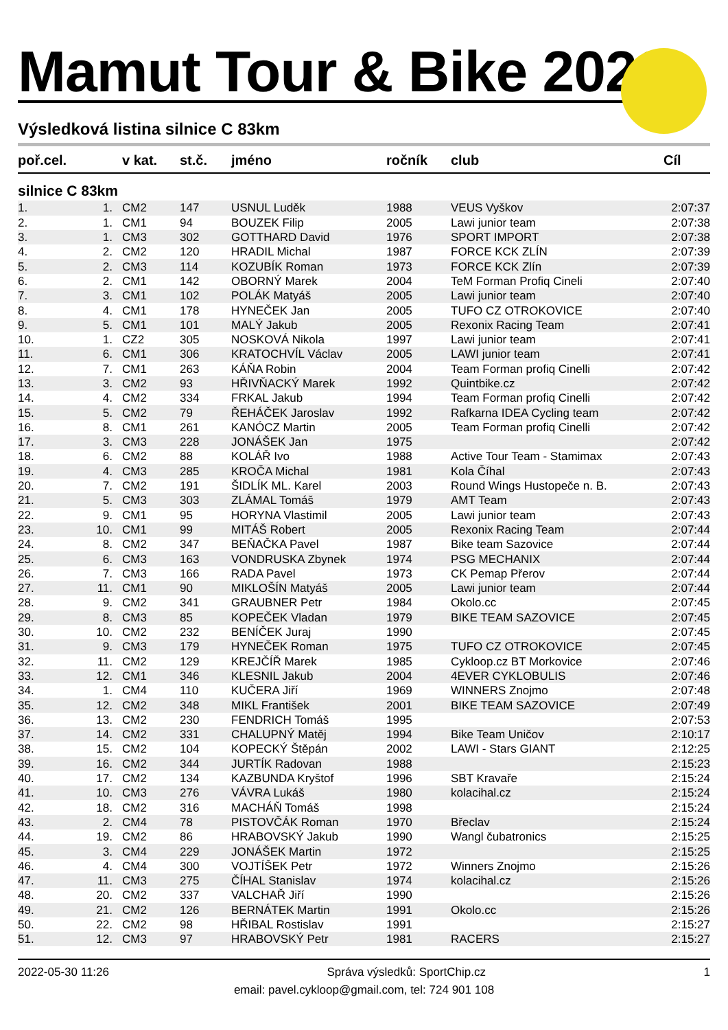Mamut Tour & Bike 2022
Výsledková listina silnice C 83km
| poř.cel. | | v kat. | st.č. | jméno | ročník | club | Cíl |
| --- | --- | --- | --- | --- | --- | --- | --- |
| silnice C 83km | | | | | | | |
| 1. | 1. | CM2 | 147 | USNUL Luděk | 1988 | VEUS Vyškov | 2:07:37 |
| 2. | 1. | CM1 | 94 | BOUZEK Filip | 2005 | Lawi junior team | 2:07:38 |
| 3. | 1. | CM3 | 302 | GOTTHARD David | 1976 | SPORT IMPORT | 2:07:38 |
| 4. | 2. | CM2 | 120 | HRADIL Michal | 1987 | FORCE KCK ZLÍN | 2:07:39 |
| 5. | 2. | CM3 | 114 | KOZUBÍK Roman | 1973 | FORCE KCK Zlín | 2:07:39 |
| 6. | 2. | CM1 | 142 | OBORNÝ Marek | 2004 | TeM Forman Profiq Cineli | 2:07:40 |
| 7. | 3. | CM1 | 102 | POLÁK Matyáš | 2005 | Lawi junior team | 2:07:40 |
| 8. | 4. | CM1 | 178 | HYNEČEK Jan | 2005 | TUFO CZ OTROKOVICE | 2:07:40 |
| 9. | 5. | CM1 | 101 | MALÝ Jakub | 2005 | Rexonix Racing Team | 2:07:41 |
| 10. | 1. | CZ2 | 305 | NOSKOVÁ Nikola | 1997 | Lawi junior team | 2:07:41 |
| 11. | 6. | CM1 | 306 | KRATOCHVÍL Václav | 2005 | LAWI junior team | 2:07:41 |
| 12. | 7. | CM1 | 263 | KÁŇA Robin | 2004 | Team Forman profiq Cinelli | 2:07:42 |
| 13. | 3. | CM2 | 93 | HŘIVŇACKÝ Marek | 1992 | Quintbike.cz | 2:07:42 |
| 14. | 4. | CM2 | 334 | FRKAL Jakub | 1994 | Team Forman profiq Cinelli | 2:07:42 |
| 15. | 5. | CM2 | 79 | ŘEHÁČEK Jaroslav | 1992 | Rafkarna IDEA Cycling team | 2:07:42 |
| 16. | 8. | CM1 | 261 | KANÓCZ Martin | 2005 | Team Forman profiq Cinelli | 2:07:42 |
| 17. | 3. | CM3 | 228 | JONÁŠEK Jan | 1975 | | 2:07:42 |
| 18. | 6. | CM2 | 88 | KOLÁŘ Ivo | 1988 | Active Tour Team - Stamimax | 2:07:43 |
| 19. | 4. | CM3 | 285 | KROČA Michal | 1981 | Kola Číhal | 2:07:43 |
| 20. | 7. | CM2 | 191 | ŠIDLÍK ML. Karel | 2003 | Round Wings Hustopeče n. B. | 2:07:43 |
| 21. | 5. | CM3 | 303 | ZLÁMAL Tomáš | 1979 | AMT Team | 2:07:43 |
| 22. | 9. | CM1 | 95 | HORYNA Vlastimil | 2005 | Lawi junior team | 2:07:43 |
| 23. | 10. | CM1 | 99 | MITÁŠ Robert | 2005 | Rexonix Racing Team | 2:07:44 |
| 24. | 8. | CM2 | 347 | BEŇAČKA Pavel | 1987 | Bike team Sazovice | 2:07:44 |
| 25. | 6. | CM3 | 163 | VONDRUSKA Zbynek | 1974 | PSG MECHANIX | 2:07:44 |
| 26. | 7. | CM3 | 166 | RADA Pavel | 1973 | CK Pemap Přerov | 2:07:44 |
| 27. | 11. | CM1 | 90 | MIKLOŠÍN Matyáš | 2005 | Lawi junior team | 2:07:44 |
| 28. | 9. | CM2 | 341 | GRAUBNER Petr | 1984 | Okolo.cc | 2:07:45 |
| 29. | 8. | CM3 | 85 | KOPEČEK Vladan | 1979 | BIKE TEAM SAZOVICE | 2:07:45 |
| 30. | 10. | CM2 | 232 | BENÍČEK Juraj | 1990 | | 2:07:45 |
| 31. | 9. | CM3 | 179 | HYNEČEK Roman | 1975 | TUFO CZ OTROKOVICE | 2:07:45 |
| 32. | 11. | CM2 | 129 | KREJČÍŘ Marek | 1985 | Cykloop.cz BT Morkovice | 2:07:46 |
| 33. | 12. | CM1 | 346 | KLESNIL Jakub | 2004 | 4EVER CYKLOBULIS | 2:07:46 |
| 34. | 1. | CM4 | 110 | KUČERA Jiří | 1969 | WINNERS Znojmo | 2:07:48 |
| 35. | 12. | CM2 | 348 | MIKL František | 2001 | BIKE TEAM SAZOVICE | 2:07:49 |
| 36. | 13. | CM2 | 230 | FENDRICH Tomáš | 1995 | | 2:07:53 |
| 37. | 14. | CM2 | 331 | CHALUPNÝ Matěj | 1994 | Bike Team Uničov | 2:10:17 |
| 38. | 15. | CM2 | 104 | KOPECKÝ Štěpán | 2002 | LAWI - Stars GIANT | 2:12:25 |
| 39. | 16. | CM2 | 344 | JURTÍK Radovan | 1988 | | 2:15:23 |
| 40. | 17. | CM2 | 134 | KAZBUNDA Kryštof | 1996 | SBT Kravaře | 2:15:24 |
| 41. | 10. | CM3 | 276 | VÁVRA Lukáš | 1980 | kolacihal.cz | 2:15:24 |
| 42. | 18. | CM2 | 316 | MACHÁŇ Tomáš | 1998 | | 2:15:24 |
| 43. | 2. | CM4 | 78 | PISTOVČÁK Roman | 1970 | Břeclav | 2:15:24 |
| 44. | 19. | CM2 | 86 | HRABOVSKÝ Jakub | 1990 | Wangl čubatronics | 2:15:25 |
| 45. | 3. | CM4 | 229 | JONÁŠEK Martin | 1972 | | 2:15:25 |
| 46. | 4. | CM4 | 300 | VOJTÍŠEK Petr | 1972 | Winners Znojmo | 2:15:26 |
| 47. | 11. | CM3 | 275 | ČÍHAL Stanislav | 1974 | kolacihal.cz | 2:15:26 |
| 48. | 20. | CM2 | 337 | VALCHAŘ Jiří | 1990 | | 2:15:26 |
| 49. | 21. | CM2 | 126 | BERNÁTEK Martin | 1991 | Okolo.cc | 2:15:26 |
| 50. | 22. | CM2 | 98 | HŘIBAL Rostislav | 1991 | | 2:15:27 |
| 51. | 12. | CM3 | 97 | HRABOVSKÝ Petr | 1981 | RACERS | 2:15:27 |
2022-05-30 11:26 Správa výsledků: SportChip.cz 1
email: pavel.cykloop@gmail.com, tel: 724 901 108